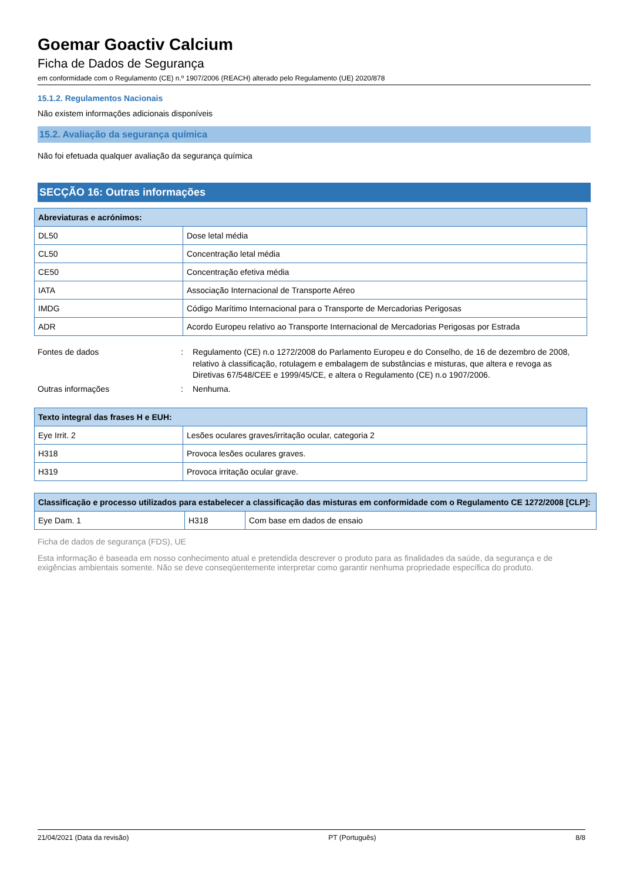Goemar Goactiv Calcium
Ficha de Dados de Segurança
em conformidade com o Regulamento (CE) n.º 1907/2006 (REACH) alterado pelo Regulamento (UE) 2020/878
15.1.2. Regulamentos Nacionais
Não existem informações adicionais disponíveis
15.2. Avaliação da segurança química
Não foi efetuada qualquer avaliação da segurança química
SECÇÃO 16: Outras informações
| Abreviaturas e acrónimos: | |
| --- | --- |
| DL50 | Dose letal média |
| CL50 | Concentração letal média |
| CE50 | Concentração efetiva média |
| IATA | Associação Internacional de Transporte Aéreo |
| IMDG | Código Marítimo Internacional para o Transporte de Mercadorias Perigosas |
| ADR | Acordo Europeu relativo ao Transporte Internacional de Mercadorias Perigosas por Estrada |
| Fontes de dados | : | Regulamento (CE) n.o 1272/2008 do Parlamento Europeu e do Conselho, de 16 de dezembro de 2008, relativo à classificação, rotulagem e embalagem de substâncias e misturas, que altera e revoga as Diretivas 67/548/CEE e 1999/45/CE, e altera o Regulamento (CE) n.o 1907/2006. |
| Outras informações | : | Nenhuma. |
| Texto integral das frases H e EUH: | |
| --- | --- |
| Eye Irrit. 2 | Lesões oculares graves/irritação ocular, categoria 2 |
| H318 | Provoca lesões oculares graves. |
| H319 | Provoca irritação ocular grave. |
| Classificação e processo utilizados para estabelecer a classificação das misturas em conformidade com o Regulamento CE 1272/2008 [CLP]: | | |
| --- | --- | --- |
| Eye Dam. 1 | H318 | Com base em dados de ensaio |
Ficha de dados de segurança (FDS), UE
Esta informação é baseada em nosso conhecimento atual e pretendida descrever o produto para as finalidades da saúde, da segurança e de exigências ambientais somente. Não se deve conseqüentemente interpretar como garantir nenhuma propriedade específica do produto.
21/04/2021 (Data da revisão) PT (Português) 8/8